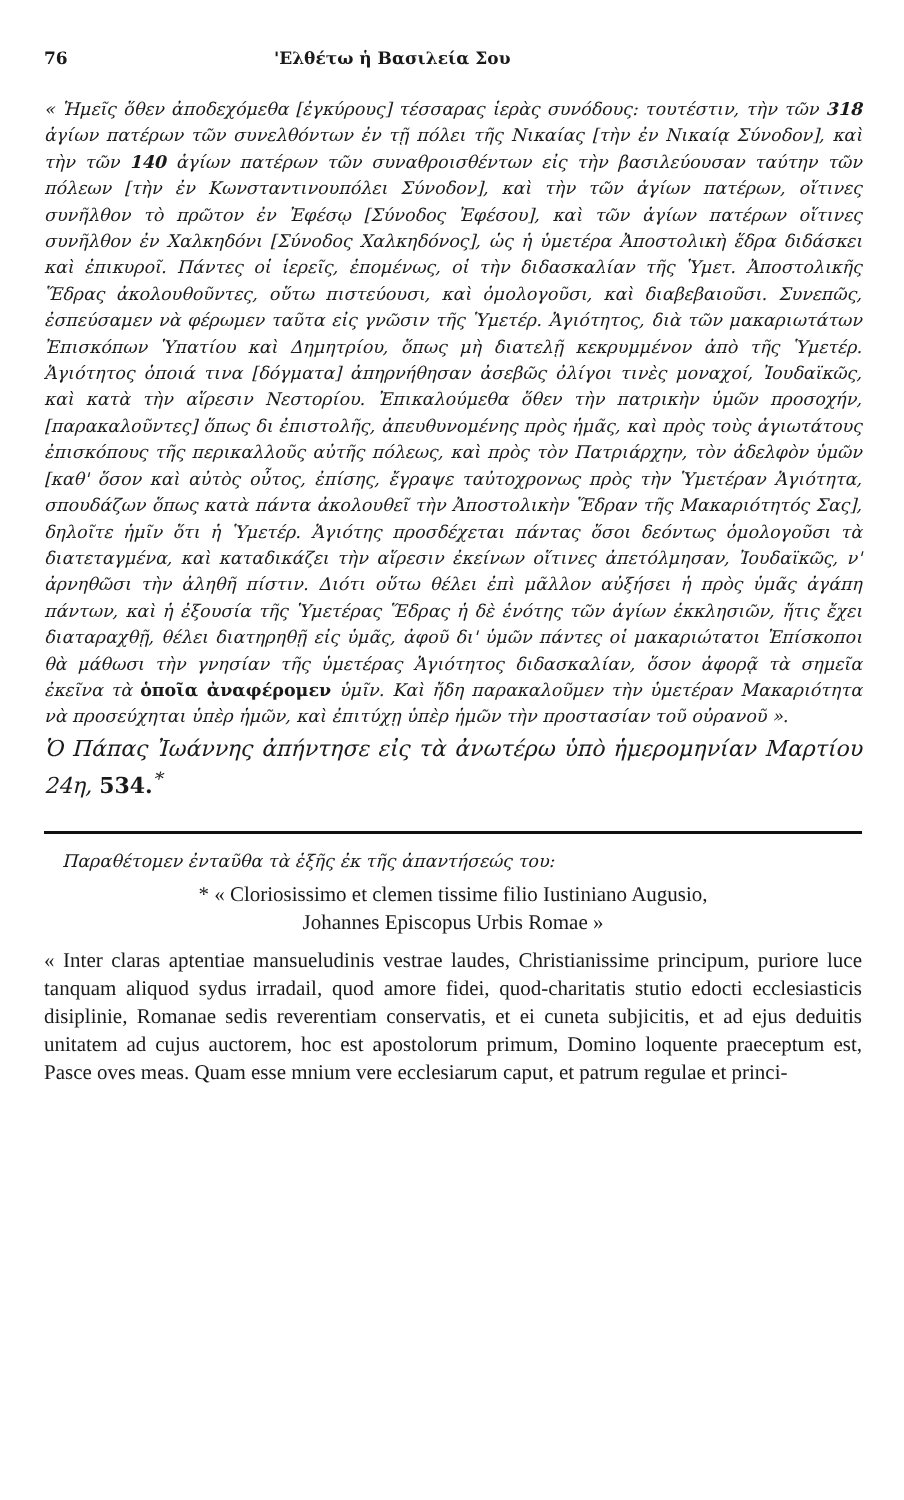76 'Ελθέτω ἡ Βασιλεία Σου
« Ἡμεῖς ὅθεν ἀποδεχόμεθα [ἐγκύρους] τέσσαρας ἱερὰς συνόδους: τουτέστιν, τὴν τῶν 318 ἁγίων πατέρων τῶν συνελθόντων ἐν τῇ πόλει τῆς Νικαίας [τὴν ἐν Νικαίᾳ Σύνοδον], καὶ τὴν τῶν 140 ἁγίων πατέρων τῶν συναθροισθέντων εἰς τὴν βασιλεύουσαν ταύτην τῶν πόλεων [τὴν ἐν Κωνσταντινουπόλει Σύνοδον], καὶ τὴν τῶν ἁγίων πατέρων, οἵτινες συνῆλθον τὸ πρῶτον ἐν Ἐφέσῳ [Σύνοδος Ἐφέσου], καὶ τῶν ἁγίων πατέρων οἵτινες συνῆλθον ἐν Χαλκηδόνι [Σύνοδος Χαλκηδόνος], ὡς ἡ ὑμετέρα Ἀποστολικὴ ἕδρα διδάσκει καὶ ἐπικυροῖ. Πάντες οἱ ἱερεῖς, ἑπομένως, οἱ τὴν διδασκαλίαν τῆς Ὑμετ. Ἀποστολικῆς Ἕδρας ἀκολουθοῦντες, οὕτω πιστεύουσι, καὶ ὁμολογοῦσι, καὶ διαβεβαιοῦσι. Συνεπῶς, ἐσπεύσαμεν νὰ φέρωμεν ταῦτα εἰς γνῶσιν τῆς Ὑμετέρ. Ἁγιότητος, διὰ τῶν μακαριωτάτων Ἐπισκόπων Ὑπατίου καὶ Δημητρίου, ὅπως μὴ διατελῇ κεκρυμμένον ἀπὸ τῆς Ὑμετέρ. Ἁγιότητος ὁποιά τινα [δόγματα] ἀπηρνήθησαν ἀσεβῶς ὀλίγοι τινὲς μοναχοί, Ἰουδαϊκῶς, καὶ κατὰ τὴν αἵρεσιν Νεστορίου. Ἐπικαλούμεθα ὅθεν τὴν πατρικὴν ὑμῶν προσοχήν, [παρακαλοῦντες] ὅπως δι ἐπιστολῆς, ἀπευθυνομένης πρὸς ἡμᾶς, καὶ πρὸς τοὺς ἁγιωτάτους ἐπισκόπους τῆς περικαλλοῦς αὐτῆς πόλεως, καὶ πρὸς τὸν Πατριάρχην, τὸν ἀδελφὸν ὑμῶν [καθ' ὅσον καὶ αὐτὸς οὗτος, ἐπίσης, ἔγραψε ταὐτοχρονως πρὸς τὴν Ὑμετέραν Ἁγιότητα, σπουδάζων ὅπως κατὰ πάντα ἀκολουθεῖ τὴν Ἀποστολικὴν Ἕδραν τῆς Μακαριότητός Σας], δηλοῖτε ἡμῖν ὅτι ἡ Ὑμετέρ. Ἁγιότης προσδέχεται πάντας ὅσοι δεόντως ὁμολογοῦσι τὰ διατεταγμένα, καὶ καταδικάζει τὴν αἵρεσιν ἐκείνων οἵτινες ἀπετόλμησαν, Ἰουδαϊκῶς, ν' ἀρνηθῶσι τὴν ἀληθῆ πίστιν. Διότι οὕτω θέλει ἐπὶ μᾶλλον αὐξήσει ἡ πρὸς ὑμᾶς ἀγάπη πάντων, καὶ ἡ ἐξουσία τῆς Ὑμετέρας Ἕδρας ἡ δὲ ἑνότης τῶν ἁγίων ἐκκλησιῶν, ἥτις ἔχει διαταραχθῇ, θέλει διατηρηθῇ εἰς ὑμᾶς, ἀφοῦ δι' ὑμῶν πάντες οἱ μακαριώτατοι Ἐπίσκοποι θὰ μάθωσι τὴν γνησίαν τῆς ὑμετέρας Ἁγιότητος διδασκαλίαν, ὅσον ἀφορᾷ τὰ σημεῖα ἐκεῖνα τὰ ὁποῖα ἀναφέρομεν ὑμῖν. Καὶ ἤδη παρακαλοῦμεν τὴν ὑμετέραν Μακαριότητα νὰ προσεύχηται ὑπὲρ ἡμῶν, καὶ ἐπιτύχῃ ὑπὲρ ἡμῶν τὴν προστασίαν τοῦ οὐρανοῦ ».
Ὁ Πάπας Ἰωάννης ἀπήντησε εἰς τὰ ἀνωτέρω ὑπὸ ἡμερομηνίαν Μαρτίου 24η, 534.<sup>*</sup>
Παραθέτομεν ἐνταῦθα τὰ ἑξῆς ἐκ τῆς ἀπαντήσεώς του:
* « Cloriosissimo et clemen tissime filio Iustiniano Augusio,
Johannes Episcopus Urbis Romae »
« Inter claras aptentiae mansueludinis vestrae laudes, Christianissime principum, puriore luce tanquam aliquod sydus irradail, quod amore fidei, quod-charitatis stutio edocti ecclesiasticis disiplinie, Romanae sedis reverentiam conservatis, et ei cuneta subjicitis, et ad ejus deduitis unitatem ad cujus auctorem, hoc est apostolorum primum, Domino loquente praeceptum est, Pasce oves meas. Quam esse mnium vere ecclesiarum caput, et patrum regulae et princi-